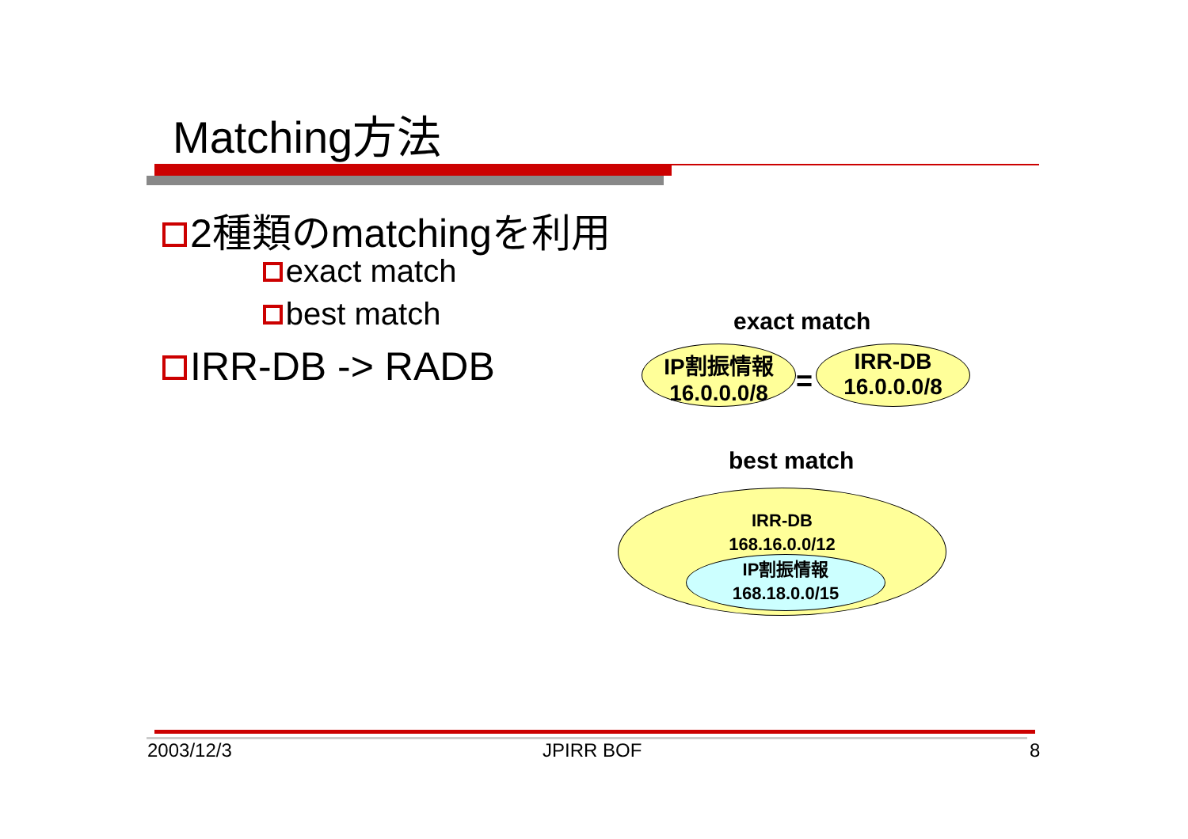Matching方法
2種類のmatchingを利用
exact match
best match
IRR-DB -> RADB
exact match
IP割振情報
16.0.0.0/8
=
IRR-DB
16.0.0.0/8
best match
IRR-DB
168.16.0.0/12
IP割振情報
168.18.0.0/15
2003/12/3 JPIRR BOF 8